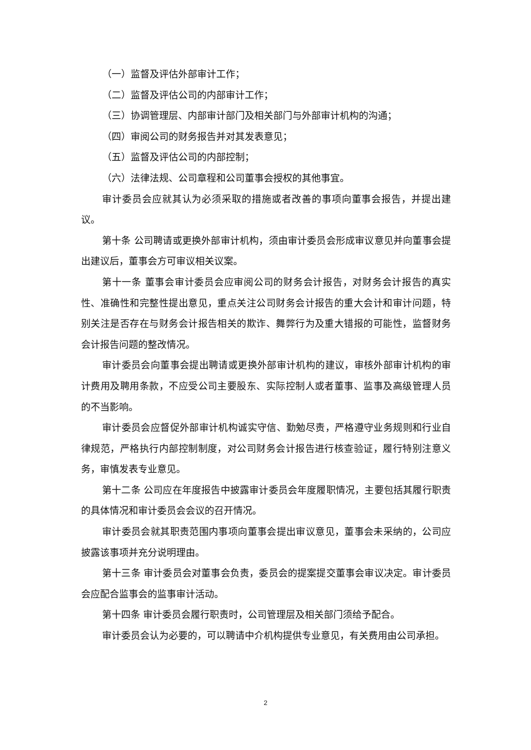（一）监督及评估外部审计工作；
（二）监督及评估公司的内部审计工作；
（三）协调管理层、内部审计部门及相关部门与外部审计机构的沟通；
（四）审阅公司的财务报告并对其发表意见；
（五）监督及评估公司的内部控制；
（六）法律法规、公司章程和公司董事会授权的其他事宜。
审计委员会应就其认为必须采取的措施或者改善的事项向董事会报告，并提出建议。
第十条 公司聘请或更换外部审计机构，须由审计委员会形成审议意见并向董事会提出建议后，董事会方可审议相关议案。
第十一条 董事会审计委员会应审阅公司的财务会计报告，对财务会计报告的真实性、准确性和完整性提出意见，重点关注公司财务会计报告的重大会计和审计问题，特别关注是否存在与财务会计报告相关的欺诈、舞弊行为及重大错报的可能性，监督财务会计报告问题的整改情况。
审计委员会向董事会提出聘请或更换外部审计机构的建议，审核外部审计机构的审计费用及聘用条款，不应受公司主要股东、实际控制人或者董事、监事及高级管理人员的不当影响。
审计委员会应督促外部审计机构诚实守信、勤勉尽责，严格遵守业务规则和行业自律规范，严格执行内部控制制度，对公司财务会计报告进行核查验证，履行特别注意义务，审慎发表专业意见。
第十二条 公司应在年度报告中披露审计委员会年度履职情况，主要包括其履行职责的具体情况和审计委员会会议的召开情况。
审计委员会就其职责范围内事项向董事会提出审议意见，董事会未采纳的，公司应披露该事项并充分说明理由。
第十三条 审计委员会对董事会负责，委员会的提案提交董事会审议决定。审计委员会应配合监事会的监事审计活动。
第十四条 审计委员会履行职责时，公司管理层及相关部门须给予配合。
审计委员会认为必要的，可以聘请中介机构提供专业意见，有关费用由公司承担。
2